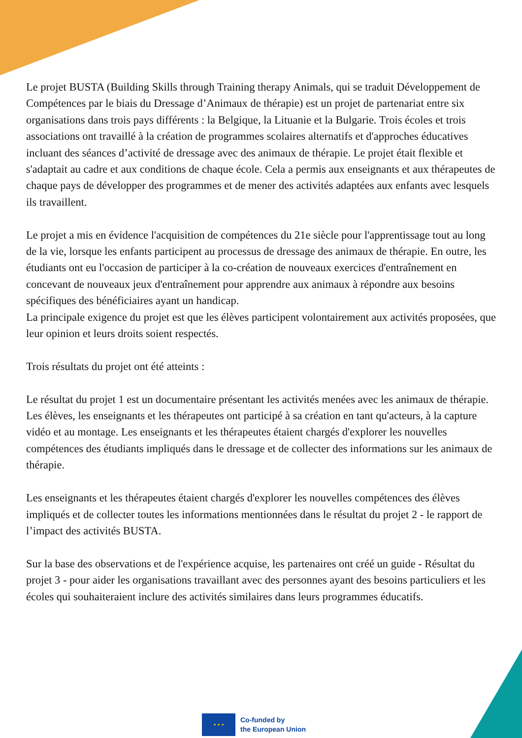Le projet BUSTA (Building Skills through Training therapy Animals, qui se traduit Développement de Compétences par le biais du Dressage d’Animaux de thérapie) est un projet de partenariat entre six organisations dans trois pays différents : la Belgique, la Lituanie et la Bulgarie. Trois écoles et trois associations ont travaillé à la création de programmes scolaires alternatifs et d'approches éducatives incluant des séances d’activité de dressage avec des animaux de thérapie. Le projet était flexible et s'adaptait au cadre et aux conditions de chaque école. Cela a permis aux enseignants et aux thérapeutes de chaque pays de développer des programmes et de mener des activités adaptées aux enfants avec lesquels ils travaillent.
Le projet a mis en évidence l'acquisition de compétences du 21e siècle pour l'apprentissage tout au long de la vie, lorsque les enfants participent au processus de dressage des animaux de thérapie. En outre, les étudiants ont eu l'occasion de participer à la co-création de nouveaux exercices d'entraînement en concevant de nouveaux jeux d'entraînement pour apprendre aux animaux à répondre aux besoins spécifiques des bénéficiaires ayant un handicap.
La principale exigence du projet est que les élèves participent volontairement aux activités proposées, que leur opinion et leurs droits soient respectés.
Trois résultats du projet ont été atteints :
Le résultat du projet 1 est un documentaire présentant les activités menées avec les animaux de thérapie. Les élèves, les enseignants et les thérapeutes ont participé à sa création en tant qu'acteurs, à la capture vidéo et au montage. Les enseignants et les thérapeutes étaient chargés d'explorer les nouvelles compétences des étudiants impliqués dans le dressage et de collecter des informations sur les animaux de thérapie.
Les enseignants et les thérapeutes étaient chargés d'explorer les nouvelles compétences des élèves impliqués et de collecter toutes les informations mentionnées dans le résultat du projet 2 - le rapport de l’impact des activités BUSTA.
Sur la base des observations et de l'expérience acquise, les partenaires ont créé un guide - Résultat du projet 3 - pour aider les organisations travaillant avec des personnes ayant des besoins particuliers et les écoles qui souhaiteraient inclure des activités similaires dans leurs programmes éducatifs.
★ ★ ★
Co-funded by
the European Union